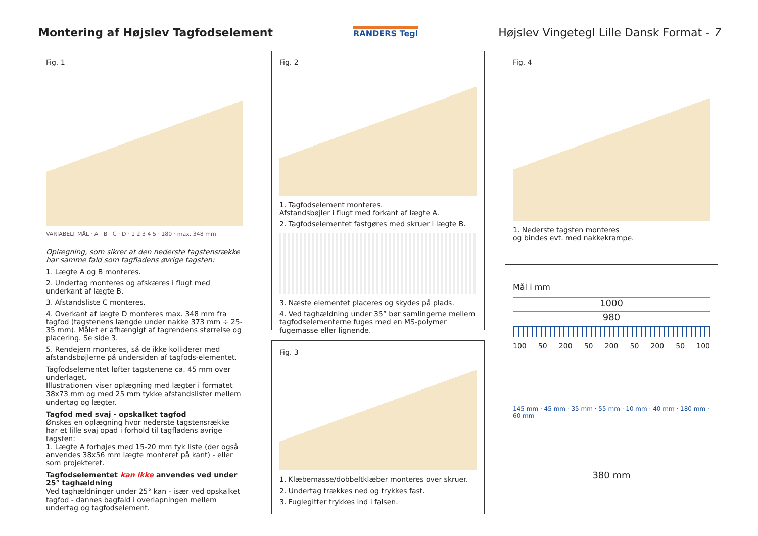Montering af Højslev Tagfodselement
RANDERS Tegl
Højslev Vingetegl Lille Dansk Format - 7
Fig. 1
VARIABELT MÅL · A · B · C · D · 1 2 3 4 5 · 180 · max. 348 mm
Oplægning, som sikrer at den nederste tagstensrække har samme fald som tagfladens øvrige tagsten:
1. Lægte A og B monteres.
2. Undertag monteres og afskæres i flugt med underkant af lægte B.
3. Afstandsliste C monteres.
4. Overkant af lægte D monteres max. 348 mm fra tagfod (tagstenens længde under nakke 373 mm ÷ 25-35 mm). Målet er afhængigt af tagrendens størrelse og placering. Se side 3.
5. Rendejern monteres, så de ikke kolliderer med afstandsbøjlerne på undersiden af tagfods-elementet.
Tagfodselementet løfter tagstenene ca. 45 mm over underlaget.
Illustrationen viser oplægning med lægter i formatet 38x73 mm og med 25 mm tykke afstandslister mellem undertag og lægter.
Tagfod med svaj - opskalket tagfod
Ønskes en oplægning hvor nederste tagstensrække har et lille svaj opad i forhold til tagfladens øvrige tagsten:
1. Lægte A forhøjes med 15-20 mm tyk liste (der også anvendes 38x56 mm lægte monteret på kant) - eller som projekteret.
Tagfodselementet kan ikke anvendes ved under 25° taghældning
Ved taghældninger under 25° kan - især ved opskalket tagfod - dannes bagfald i overlapningen mellem undertag og tagfodselement.
Fig. 2
1. Tagfodselement monteres.
Afstandsbøjler i flugt med forkant af lægte A.
2. Tagfodselementet fastgøres med skruer i lægte B.
3. Næste elementet placeres og skydes på plads.
4. Ved taghældning under 35° bør samlingerne mellem tagfodselementerne fuges med en MS-polymer fugemasse eller lignende.
Fig. 3
1. Klæbemasse/dobbeltklæber monteres over skruer.
2. Undertag trækkes ned og trykkes fast.
3. Fuglegitter trykkes ind i falsen.
Fig. 4
1. Nederste tagsten monteres
og bindes evt. med nakkekrampe.
Mål i mm
1000
980
100 50 200 50 200 50 200 50 100
145 mm · 45 mm · 35 mm · 55 mm · 10 mm · 40 mm · 180 mm · 60 mm
380 mm